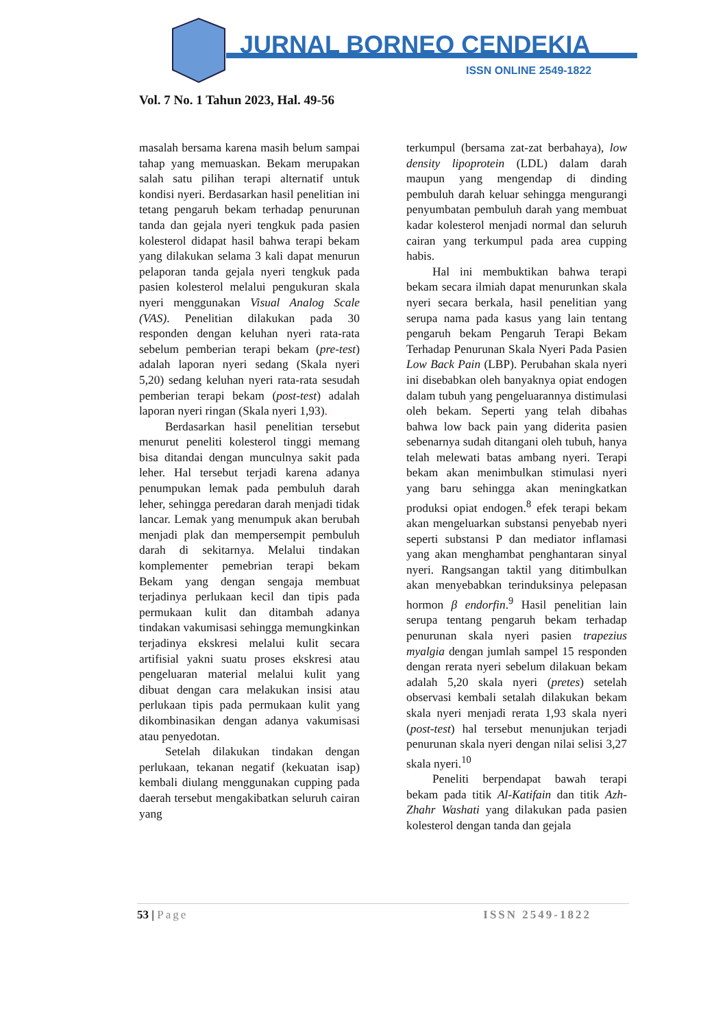JURNAL BORNEO CENDEKIA
ISSN ONLINE 2549-1822
Vol. 7 No. 1 Tahun 2023, Hal. 49-56
masalah bersama karena masih belum sampai tahap yang memuaskan. Bekam merupakan salah satu pilihan terapi alternatif untuk kondisi nyeri. Berdasarkan hasil penelitian ini tetang pengaruh bekam terhadap penurunan tanda dan gejala nyeri tengkuk pada pasien kolesterol didapat hasil bahwa terapi bekam yang dilakukan selama 3 kali dapat menurun pelaporan tanda gejala nyeri tengkuk pada pasien kolesterol melalui pengukuran skala nyeri menggunakan Visual Analog Scale (VAS). Penelitian dilakukan pada 30 responden dengan keluhan nyeri rata-rata sebelum pemberian terapi bekam (pre-test) adalah laporan nyeri sedang (Skala nyeri 5,20) sedang keluhan nyeri rata-rata sesudah pemberian terapi bekam (post-test) adalah laporan nyeri ringan (Skala nyeri 1,93).
Berdasarkan hasil penelitian tersebut menurut peneliti kolesterol tinggi memang bisa ditandai dengan munculnya sakit pada leher. Hal tersebut terjadi karena adanya penumpukan lemak pada pembuluh darah leher, sehingga peredaran darah menjadi tidak lancar. Lemak yang menumpuk akan berubah menjadi plak dan mempersempit pembuluh darah di sekitarnya. Melalui tindakan komplementer pemebrian terapi bekam Bekam yang dengan sengaja membuat terjadinya perlukaan kecil dan tipis pada permukaan kulit dan ditambah adanya tindakan vakumisasi sehingga memungkinkan terjadinya ekskresi melalui kulit secara artifisial yakni suatu proses ekskresi atau pengeluaran material melalui kulit yang dibuat dengan cara melakukan insisi atau perlukaan tipis pada permukaan kulit yang dikombinasikan dengan adanya vakumisasi atau penyedotan.
Setelah dilakukan tindakan dengan perlukaan, tekanan negatif (kekuatan isap) kembali diulang menggunakan cupping pada daerah tersebut mengakibatkan seluruh cairan yang
terkumpul (bersama zat-zat berbahaya), low density lipoprotein (LDL) dalam darah maupun yang mengendap di dinding pembuluh darah keluar sehingga mengurangi penyumbatan pembuluh darah yang membuat kadar kolesterol menjadi normal dan seluruh cairan yang terkumpul pada area cupping habis.
Hal ini membuktikan bahwa terapi bekam secara ilmiah dapat menurunkan skala nyeri secara berkala, hasil penelitian yang serupa nama pada kasus yang lain tentang pengaruh bekam Pengaruh Terapi Bekam Terhadap Penurunan Skala Nyeri Pada Pasien Low Back Pain (LBP). Perubahan skala nyeri ini disebabkan oleh banyaknya opiat endogen dalam tubuh yang pengeluarannya distimulasi oleh bekam. Seperti yang telah dibahas bahwa low back pain yang diderita pasien sebenarnya sudah ditangani oleh tubuh, hanya telah melewati batas ambang nyeri. Terapi bekam akan menimbulkan stimulasi nyeri yang baru sehingga akan meningkatkan produksi opiat endogen.<sup>8</sup> efek terapi bekam akan mengeluarkan substansi penyebab nyeri seperti substansi P dan mediator inflamasi yang akan menghambat penghantaran sinyal nyeri. Rangsangan taktil yang ditimbulkan akan menyebabkan terinduksinya pelepasan hormon β endorfin.<sup>9</sup> Hasil penelitian lain serupa tentang pengaruh bekam terhadap penurunan skala nyeri pasien trapezius myalgia dengan jumlah sampel 15 responden dengan rerata nyeri sebelum dilakuan bekam adalah 5,20 skala nyeri (pretes) setelah observasi kembali setalah dilakukan bekam skala nyeri menjadi rerata 1,93 skala nyeri (post-test) hal tersebut menunjukan terjadi penurunan skala nyeri dengan nilai selisi 3,27 skala nyeri.<sup>10</sup>
Peneliti berpendapat bawah terapi bekam pada titik Al-Katifain dan titik Azh-Zhahr Washati yang dilakukan pada pasien kolesterol dengan tanda dan gejala
53 | Page ISSN 2549-1822